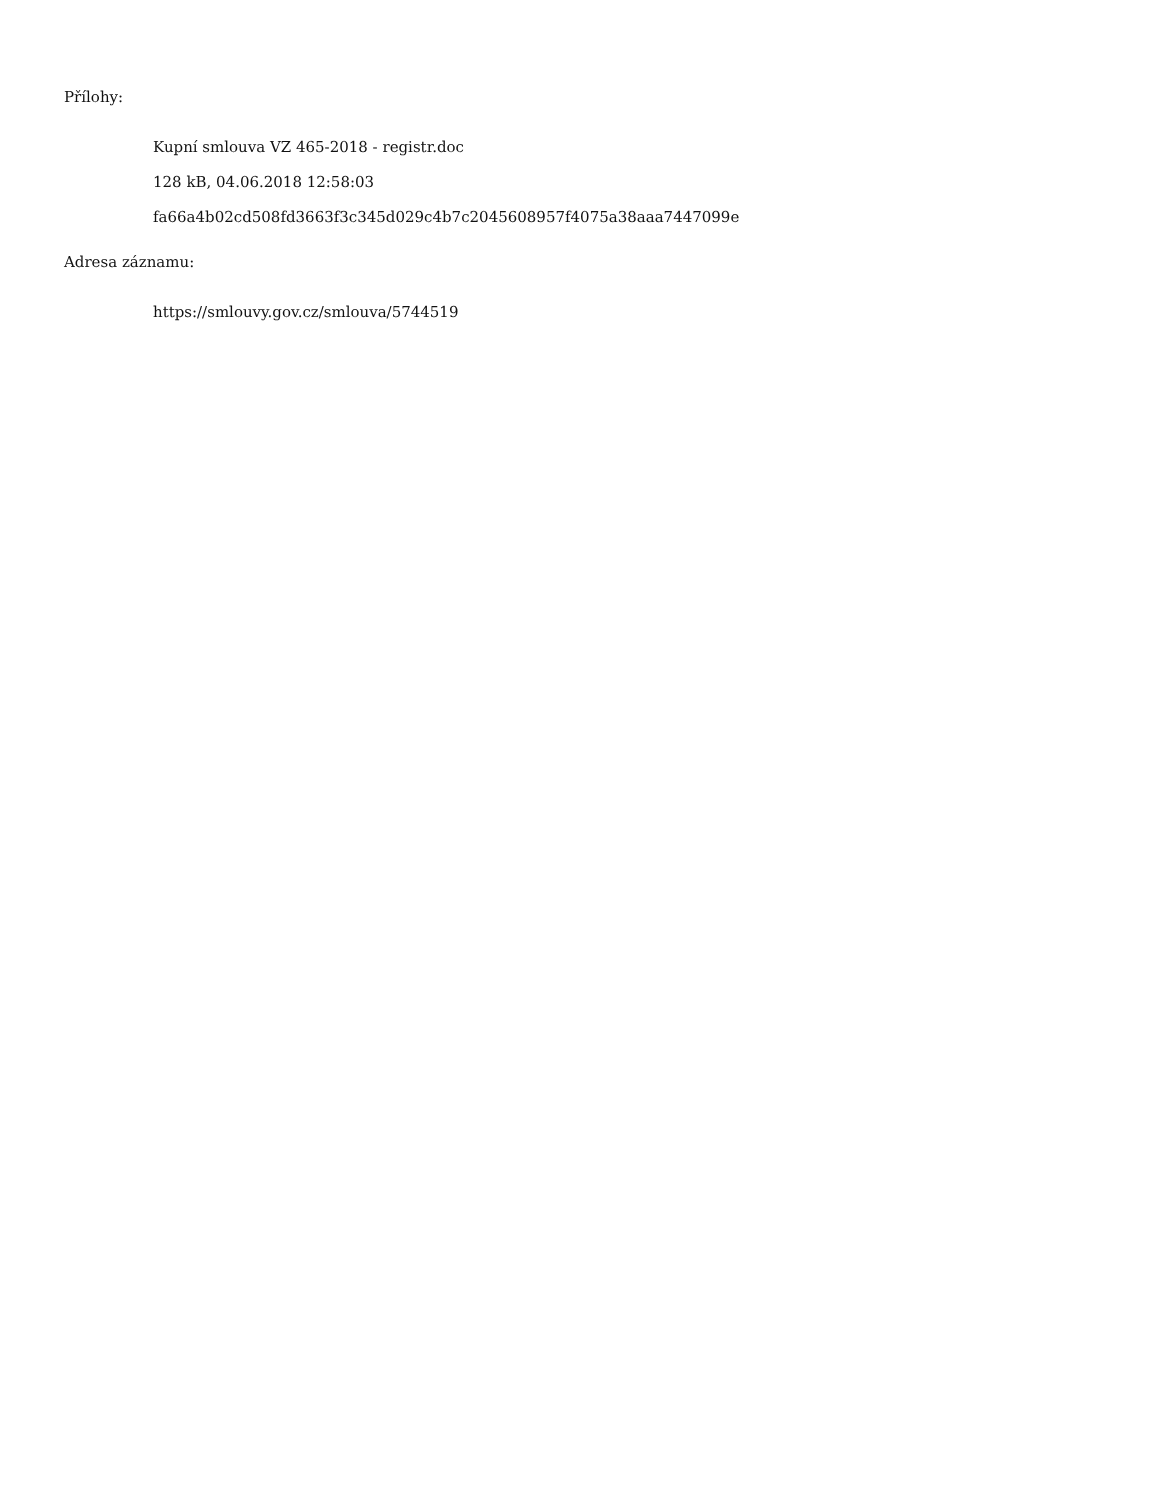Přílohy:
Kupní smlouva VZ 465-2018 - registr.doc
128 kB, 04.06.2018 12:58:03
fa66a4b02cd508fd3663f3c345d029c4b7c2045608957f4075a38aaa7447099e
Adresa záznamu:
https://smlouvy.gov.cz/smlouva/5744519